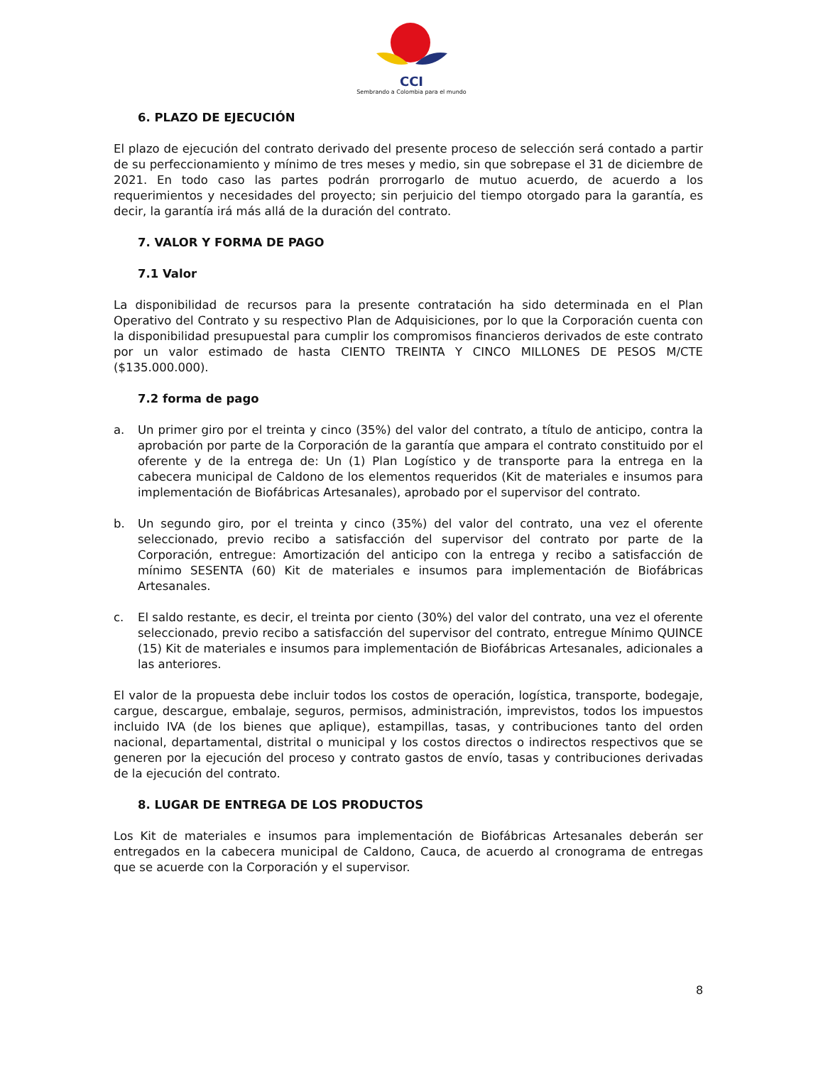CCI
Sembrando a Colombia para el mundo
6. PLAZO DE EJECUCIÓN
El plazo de ejecución del contrato derivado del presente proceso de selección será contado a partir de su perfeccionamiento y mínimo de tres meses y medio, sin que sobrepase el 31 de diciembre de 2021. En todo caso las partes podrán prorrogarlo de mutuo acuerdo, de acuerdo a los requerimientos y necesidades del proyecto; sin perjuicio del tiempo otorgado para la garantía, es decir, la garantía irá más allá de la duración del contrato.
7. VALOR Y FORMA DE PAGO
7.1 Valor
La disponibilidad de recursos para la presente contratación ha sido determinada en el Plan Operativo del Contrato y su respectivo Plan de Adquisiciones, por lo que la Corporación cuenta con la disponibilidad presupuestal para cumplir los compromisos financieros derivados de este contrato por un valor estimado de hasta CIENTO TREINTA Y CINCO MILLONES DE PESOS M/CTE ($135.000.000).
7.2 forma de pago
a. Un primer giro por el treinta y cinco (35%) del valor del contrato, a título de anticipo, contra la aprobación por parte de la Corporación de la garantía que ampara el contrato constituido por el oferente y de la entrega de: Un (1) Plan Logístico y de transporte para la entrega en la cabecera municipal de Caldono de los elementos requeridos (Kit de materiales e insumos para implementación de Biofábricas Artesanales), aprobado por el supervisor del contrato.
b. Un segundo giro, por el treinta y cinco (35%) del valor del contrato, una vez el oferente seleccionado, previo recibo a satisfacción del supervisor del contrato por parte de la Corporación, entregue: Amortización del anticipo con la entrega y recibo a satisfacción de mínimo SESENTA (60) Kit de materiales e insumos para implementación de Biofábricas Artesanales.
c. El saldo restante, es decir, el treinta por ciento (30%) del valor del contrato, una vez el oferente seleccionado, previo recibo a satisfacción del supervisor del contrato, entregue Mínimo QUINCE (15) Kit de materiales e insumos para implementación de Biofábricas Artesanales, adicionales a las anteriores.
El valor de la propuesta debe incluir todos los costos de operación, logística, transporte, bodegaje, cargue, descargue, embalaje, seguros, permisos, administración, imprevistos, todos los impuestos incluido IVA (de los bienes que aplique), estampillas, tasas, y contribuciones tanto del orden nacional, departamental, distrital o municipal y los costos directos o indirectos respectivos que se generen por la ejecución del proceso y contrato gastos de envío, tasas y contribuciones derivadas de la ejecución del contrato.
8. LUGAR DE ENTREGA DE LOS PRODUCTOS
Los Kit de materiales e insumos para implementación de Biofábricas Artesanales deberán ser entregados en la cabecera municipal de Caldono, Cauca, de acuerdo al cronograma de entregas que se acuerde con la Corporación y el supervisor.
8